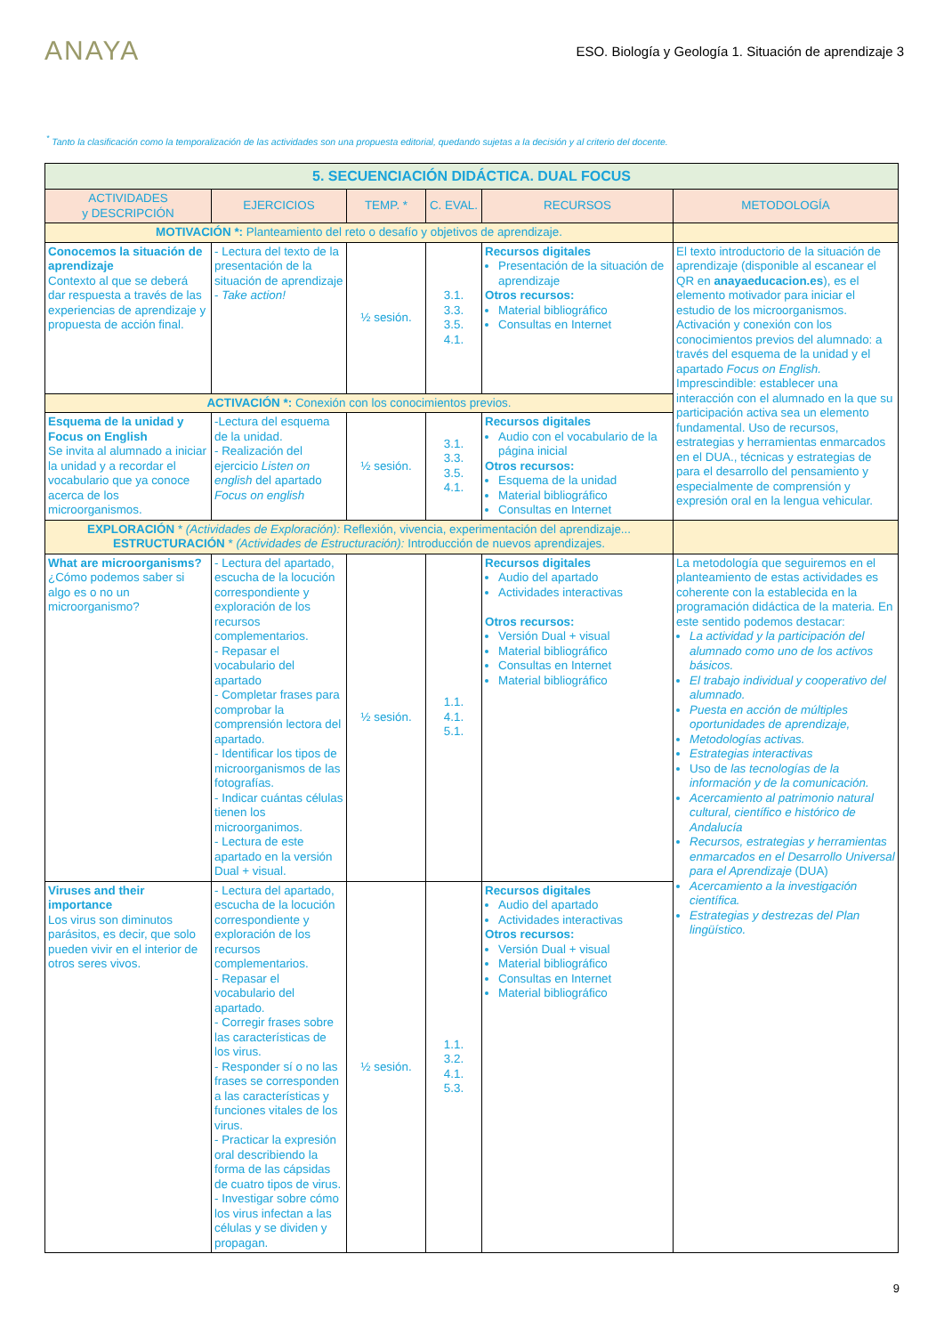ANAYA
ESO. Biología y Geología 1. Situación de aprendizaje 3
<sup>*</sup> Tanto la clasificación como la temporalización de las actividades son una propuesta editorial, quedando sujetas a la decisión y al criterio del docente.
| 5. SECUENCIACIÓN DIDÁCTICA. DUAL FOCUS | | | | | |
| ACTIVIDADES y DESCRIPCIÓN | EJERCICIOS | TEMP. * | C. EVAL. | RECURSOS | METODOLOGÍA |
| MOTIVACIÓN *: Planteamiento del reto o desafío y objetivos de aprendizaje. | | | | | |
| Conocemos la situación de aprendizaje Contexto al que se deberá dar respuesta a través de las experiencias de aprendizaje y propuesta de acción final. | - Lectura del texto de la presentación de la situación de aprendizaje - Take action! | ½ sesión. | 3.1. 3.3. 3.5. 4.1. | Recursos digitales Presentación de la situación de aprendizaje Otros recursos: Material bibliográfico Consultas en Internet | El texto introductorio de la situación de aprendizaje (disponible al escanear el QR en anayaeducacion.es ), es el elemento motivador para iniciar el estudio de los microorganismos. Activación y conexión con los conocimientos previos del alumnado: a través del esquema de la unidad y el apartado Focus on English. Imprescindible: establecer una interacción con el alumnado en la que su participación activa sea un elemento fundamental. Uso de recursos, estrategias y herramientas enmarcados en el DUA., técnicas y estrategias de para el desarrollo del pensamiento y especialmente de comprensión y expresión oral en la lengua vehicular. |
| ACTIVACIÓN *: Conexión con los conocimientos previos. | | | | | |
| Esquema de la unidad y Focus on English Se invita al alumnado a iniciar la unidad y a recordar el vocabulario que ya conoce acerca de los microorganismos. | -Lectura del esquema de la unidad. - Realización del ejercicio Listen on english del apartado Focus on english | ½ sesión. | 3.1. 3.3. 3.5. 4.1. | Recursos digitales Audio con el vocabulario de la página inicial Otros recursos: Esquema de la unidad Material bibliográfico Consultas en Internet | |
| EXPLORACIÓN * (Actividades de Exploración): Reflexión, vivencia, experimentación del aprendizaje... ESTRUCTURACIÓN * (Actividades de Estructuración): Introducción de nuevos aprendizajes. | | | | | |
| What are microorganisms? ¿Cómo podemos saber si algo es o no un microorganismo? | - Lectura del apartado, escucha de la locución correspondiente y exploración de los recursos complementarios. - Repasar el vocabulario del apartado - Completar frases para comprobar la comprensión lectora del apartado. - Identificar los tipos de microorganismos de las fotografías. - Indicar cuántas células tienen los microorganimos. - Lectura de este apartado en la versión Dual + visual. | ½ sesión. | 1.1. 4.1. 5.1. | Recursos digitales Audio del apartado Actividades interactivas Otros recursos: Versión Dual + visual Material bibliográfico Consultas en Internet Material bibliográfico | La metodología que seguiremos en el planteamiento de estas actividades es coherente con la establecida en la programación didáctica de la materia. En este sentido podemos destacar: La actividad y la participación del alumnado como uno de los activos básicos. El trabajo individual y cooperativo del alumnado. Puesta en acción de múltiples oportunidades de aprendizaje, Metodologías activas. Estrategias interactivas Uso de las tecnologías de la información y de la comunicación. Acercamiento al patrimonio natural cultural, científico e histórico de Andalucía Recursos, estrategias y herramientas enmarcados en el Desarrollo Universal para el Aprendizaje (DUA) Acercamiento a la investigación científica. Estrategias y destrezas del Plan lingüístico. |
| Viruses and their importance Los virus son diminutos parásitos, es decir, que solo pueden vivir en el interior de otros seres vivos. | - Lectura del apartado, escucha de la locución correspondiente y exploración de los recursos complementarios. - Repasar el vocabulario del apartado. - Corregir frases sobre las características de los virus. - Responder sí o no las frases se corresponden a las características y funciones vitales de los virus. - Practicar la expresión oral describiendo la forma de las cápsidas de cuatro tipos de virus. - Investigar sobre cómo los virus infectan a las células y se dividen y propagan. | ½ sesión. | 1.1. 3.2. 4.1. 5.3. | Recursos digitales Audio del apartado Actividades interactivas Otros recursos: Versión Dual + visual Material bibliográfico Consultas en Internet Material bibliográfico | |
9